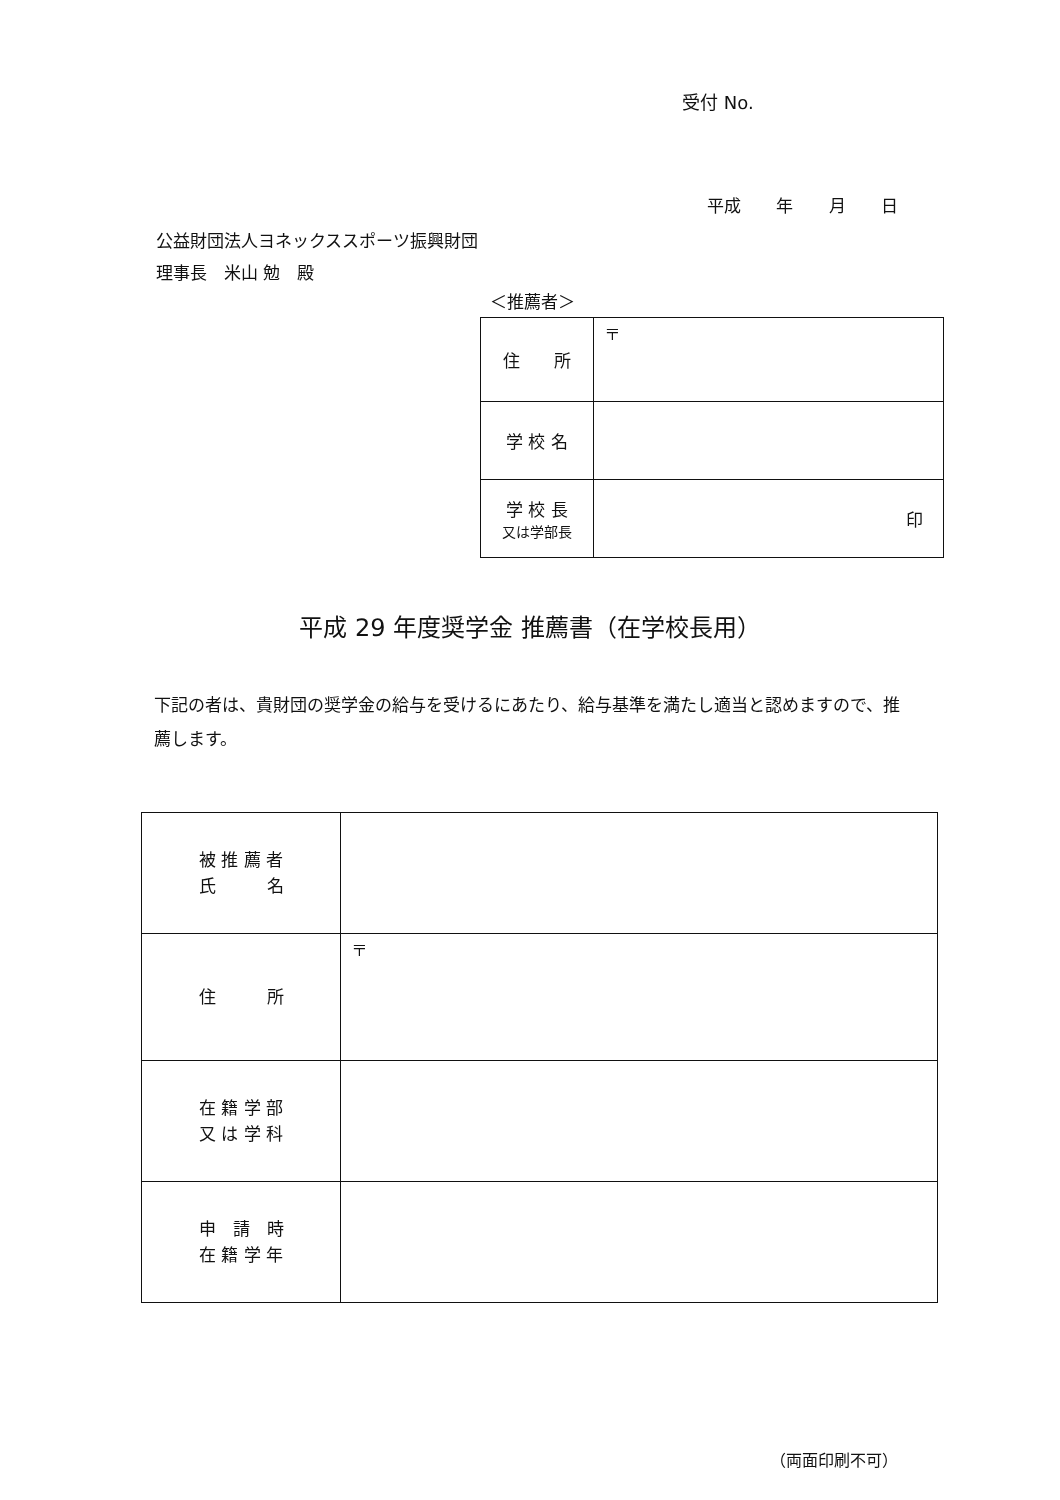受付 No.
平成 年 月 日
公益財団法人ヨネックススポーツ振興財団
理事長　米山 勉　殿
＜推薦者＞
| 住 所 | 〒 |
| 学 校 名 | |
| 学 校 長 又は学部長 | 印 |
平成 29 年度奨学金 推薦書（在学校長用）
下記の者は、貴財団の奨学金の給与を受けるにあたり、給与基準を満たし適当と認めますので、推薦します。
| 被 推 薦 者 氏 名 | |
| 住 所 | 〒 |
| 在 籍 学 部 又 は 学 科 | |
| 申 請 時 在 籍 学 年 | |
（両面印刷不可）